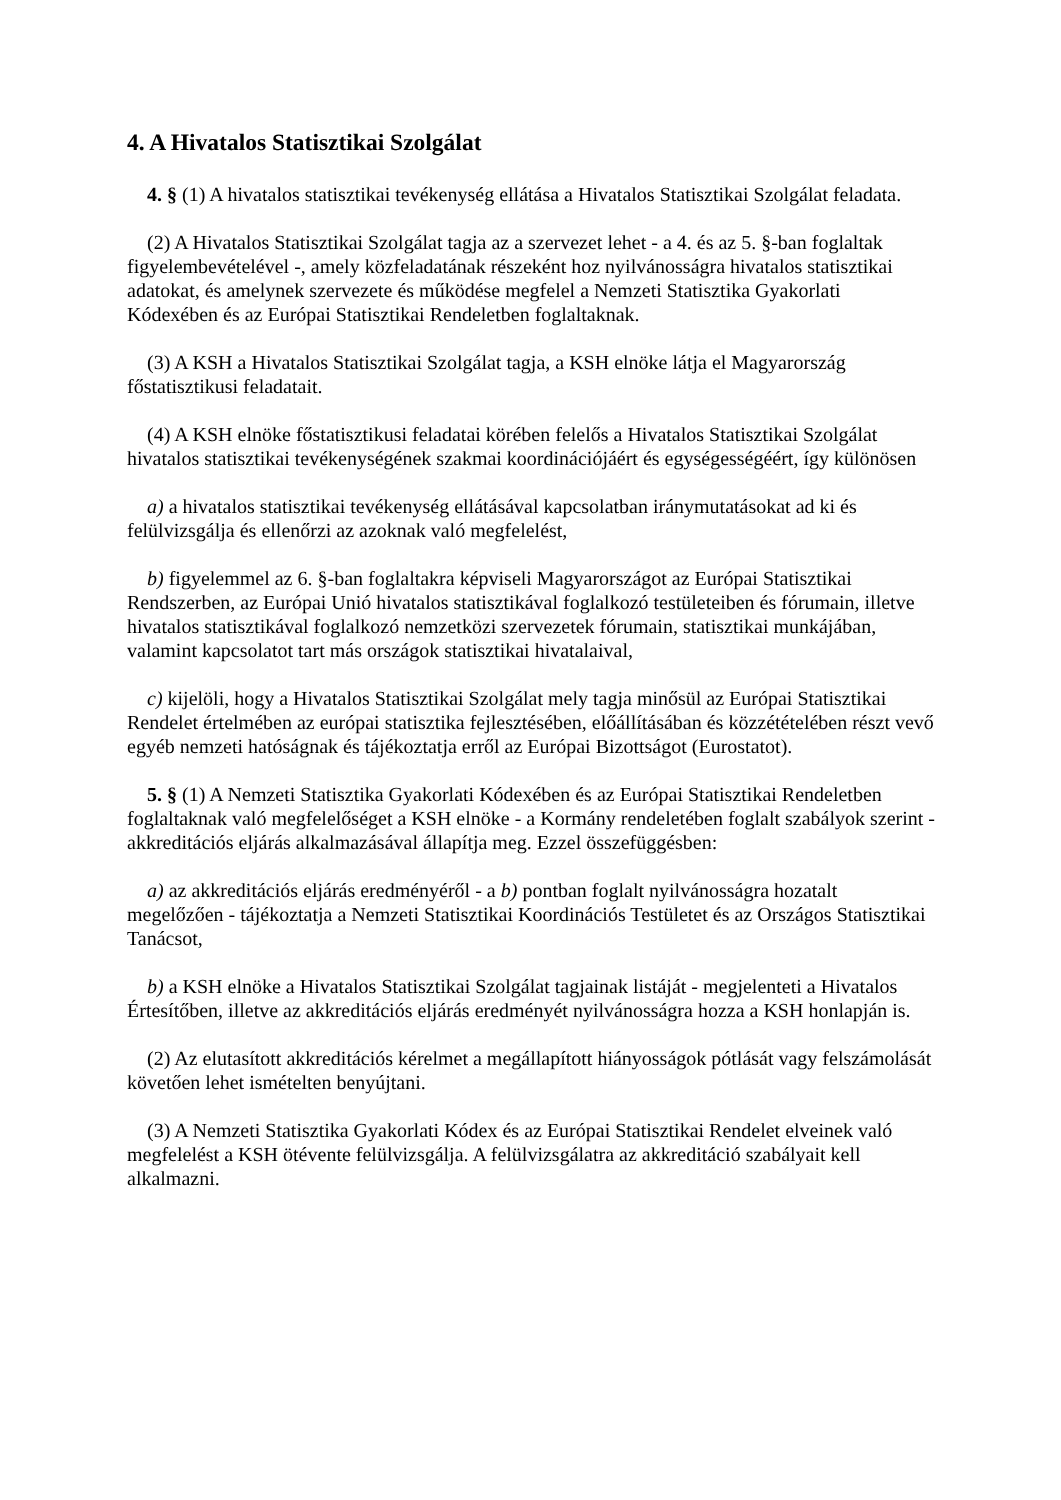4. A Hivatalos Statisztikai Szolgálat
4. § (1) A hivatalos statisztikai tevékenység ellátása a Hivatalos Statisztikai Szolgálat feladata.
(2) A Hivatalos Statisztikai Szolgálat tagja az a szervezet lehet - a 4. és az 5. §-ban foglaltak figyelembevételével -, amely közfeladatának részeként hoz nyilvánosságra hivatalos statisztikai adatokat, és amelynek szervezete és működése megfelel a Nemzeti Statisztika Gyakorlati Kódexében és az Európai Statisztikai Rendeletben foglaltaknak.
(3) A KSH a Hivatalos Statisztikai Szolgálat tagja, a KSH elnöke látja el Magyarország főstatisztikusi feladatait.
(4) A KSH elnöke főstatisztikusi feladatai körében felelős a Hivatalos Statisztikai Szolgálat hivatalos statisztikai tevékenységének szakmai koordinációjáért és egységességéért, így különösen
a) a hivatalos statisztikai tevékenység ellátásával kapcsolatban iránymutatásokat ad ki és felülvizsgálja és ellenőrzi az azoknak való megfelelést,
b) figyelemmel az 6. §-ban foglaltakra képviseli Magyarországot az Európai Statisztikai Rendszerben, az Európai Unió hivatalos statisztikával foglalkozó testületeiben és fórumain, illetve hivatalos statisztikával foglalkozó nemzetközi szervezetek fórumain, statisztikai munkájában, valamint kapcsolatot tart más országok statisztikai hivatalaival,
c) kijelöli, hogy a Hivatalos Statisztikai Szolgálat mely tagja minősül az Európai Statisztikai Rendelet értelmében az európai statisztika fejlesztésében, előállításában és közzétételében részt vevő egyéb nemzeti hatóságnak és tájékoztatja erről az Európai Bizottságot (Eurostatot).
5. § (1) A Nemzeti Statisztika Gyakorlati Kódexében és az Európai Statisztikai Rendeletben foglaltaknak való megfelelőséget a KSH elnöke - a Kormány rendeletében foglalt szabályok szerint - akkreditációs eljárás alkalmazásával állapítja meg. Ezzel összefüggésben:
a) az akkreditációs eljárás eredményéről - a b) pontban foglalt nyilvánosságra hozatalt megelőzően - tájékoztatja a Nemzeti Statisztikai Koordinációs Testületet és az Országos Statisztikai Tanácsot,
b) a KSH elnöke a Hivatalos Statisztikai Szolgálat tagjainak listáját - megjelenteti a Hivatalos Értesítőben, illetve az akkreditációs eljárás eredményét nyilvánosságra hozza a KSH honlapján is.
(2) Az elutasított akkreditációs kérelmet a megállapított hiányosságok pótlását vagy felszámolását követően lehet ismételten benyújtani.
(3) A Nemzeti Statisztika Gyakorlati Kódex és az Európai Statisztikai Rendelet elveinek való megfelelést a KSH ötévente felülvizsgálja. A felülvizsgálatra az akkreditáció szabályait kell alkalmazni.